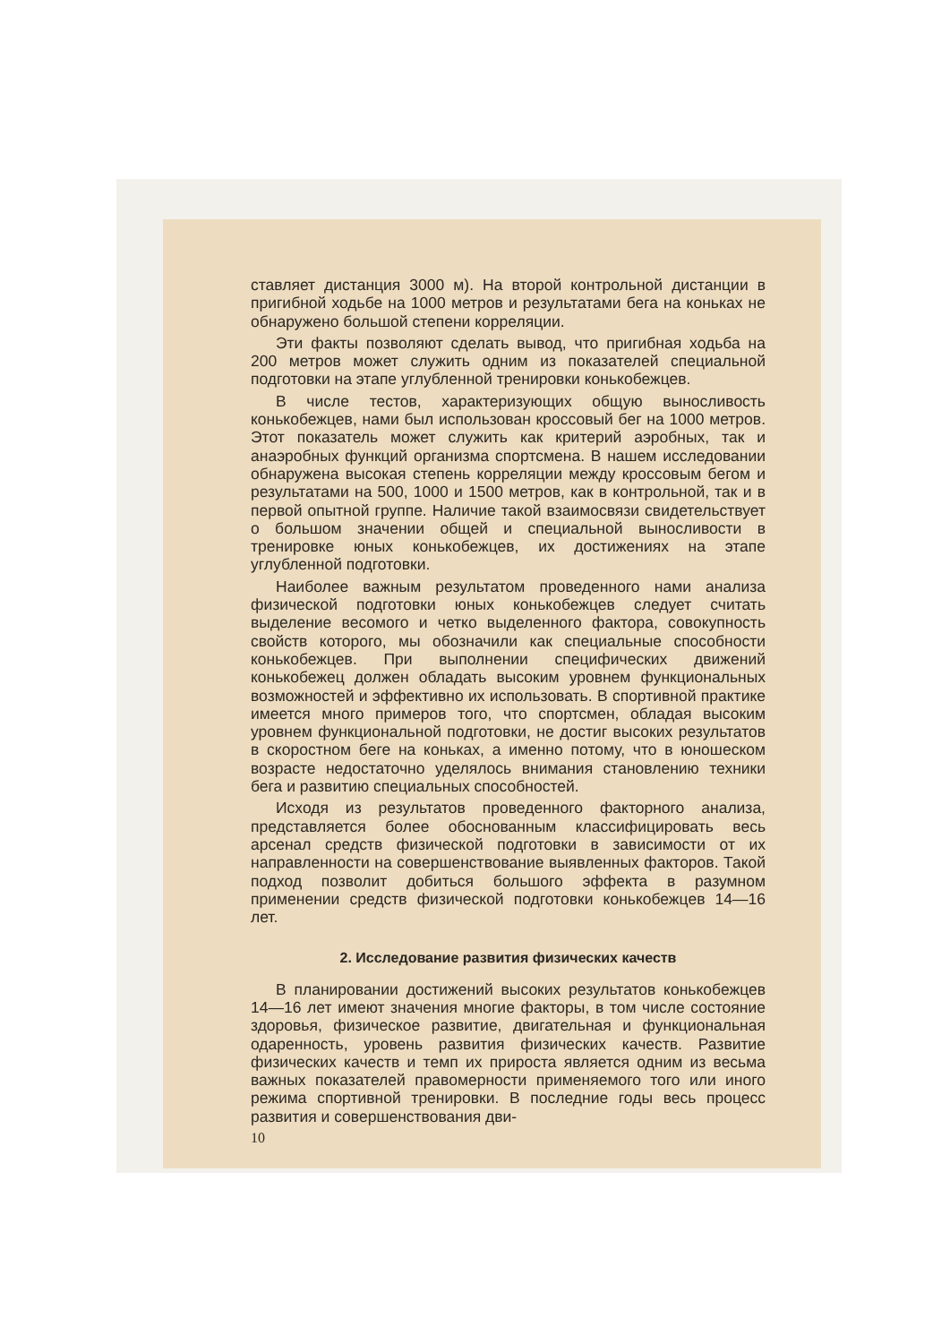ставляет дистанция 3000 м). На второй контрольной дистанции в пригибной ходьбе на 1000 метров и результатами бега на коньках не обнаружено большой степени корреляции.
Эти факты позволяют сделать вывод, что пригибная ходьба на 200 метров может служить одним из показателей специальной подготовки на этапе углубленной тренировки конькобежцев.
В числе тестов, характеризующих общую выносливость конькобежцев, нами был использован кроссовый бег на 1000 метров. Этот показатель может служить как критерий аэробных, так и анаэробных функций организма спортсмена. В нашем исследовании обнаружена высокая степень корреляции между кроссовым бегом и результатами на 500, 1000 и 1500 метров, как в контрольной, так и в первой опытной группе. Наличие такой взаимосвязи свидетельствует о большом значении общей и специальной выносливости в тренировке юных конькобежцев, их достижениях на этапе углубленной подготовки.
Наиболее важным результатом проведенного нами анализа физической подготовки юных конькобежцев следует считать выделение весомого и четко выделенного фактора, совокупность свойств которого, мы обозначили как специальные способности конькобежцев. При выполнении специфических движений конькобежец должен обладать высоким уровнем функциональных возможностей и эффективно их использовать. В спортивной практике имеется много примеров того, что спортсмен, обладая высоким уровнем функциональной подготовки, не достиг высоких результатов в скоростном беге на коньках, а именно потому, что в юношеском возрасте недостаточно уделялось внимания становлению техники бега и развитию специальных способностей.
Исходя из результатов проведенного факторного анализа, представляется более обоснованным классифицировать весь арсенал средств физической подготовки в зависимости от их направленности на совершенствование выявленных факторов. Такой подход позволит добиться большого эффекта в разумном применении средств физической подготовки конькобежцев 14—16 лет.
2. Исследование развития физических качеств
В планировании достижений высоких результатов конькобежцев 14—16 лет имеют значения многие факторы, в том числе состояние здоровья, физическое развитие, двигательная и функциональная одаренность, уровень развития физических качеств. Развитие физических качеств и темп их прироста является одним из весьма важных показателей правомерности применяемого того или иного режима спортивной тренировки. В последние годы весь процесс развития и совершенствования дви-
10